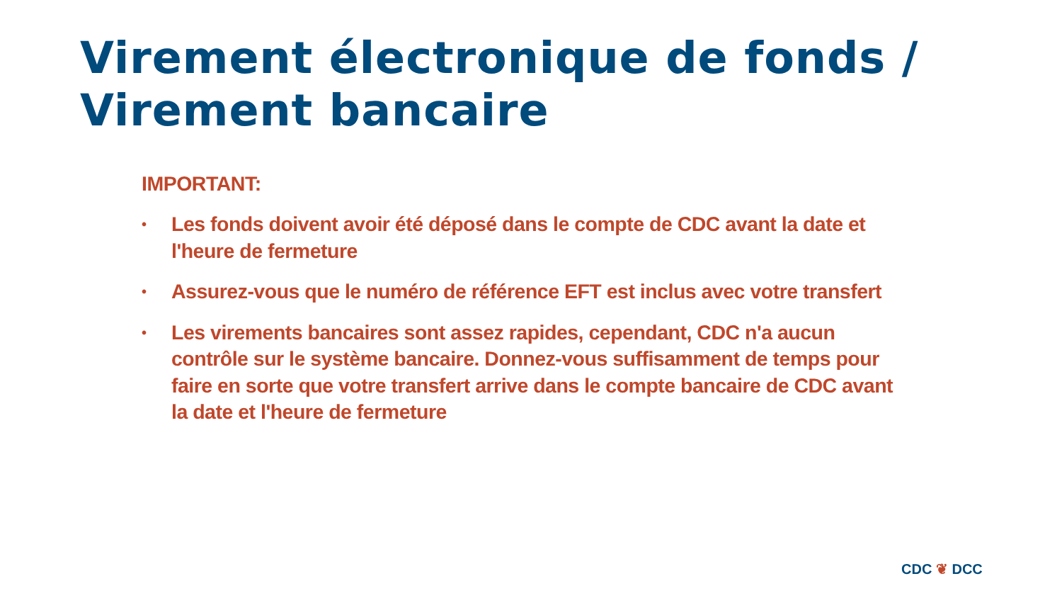Virement électronique de fonds /
Virement bancaire
IMPORTANT:
• Les fonds doivent avoir été déposé dans le compte de CDC avant la date et l'heure de fermeture
• Assurez-vous que le numéro de référence EFT est inclus avec votre transfert
• Les virements bancaires sont assez rapides, cependant, CDC n'a aucun contrôle sur le système bancaire. Donnez-vous suffisamment de temps pour faire en sorte que votre transfert arrive dans le compte bancaire de CDC avant la date et l'heure de fermeture
CDC ❦ DCC